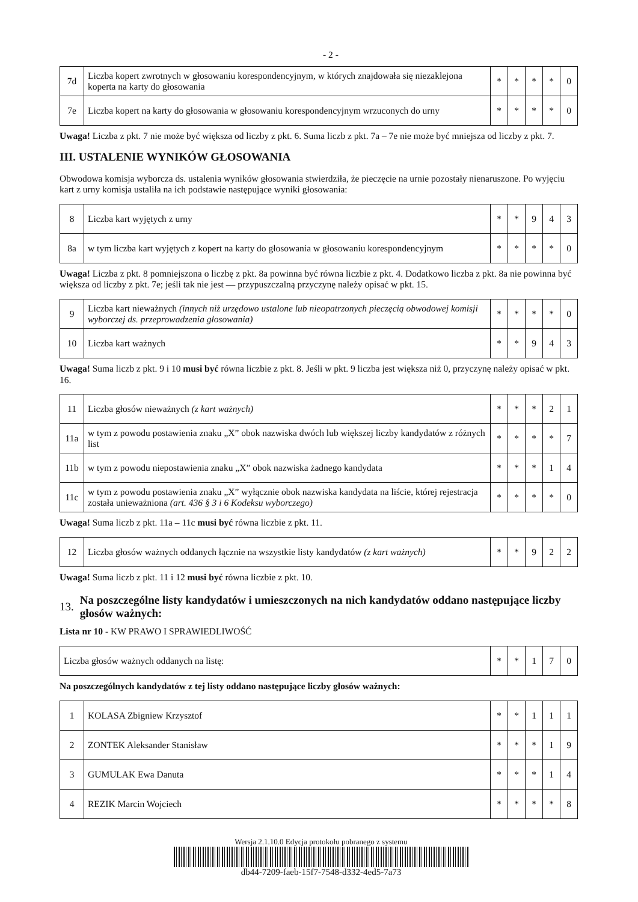- 2 -
| 7d | Liczba kopert zwrotnych w głosowaniu korespondencyjnym, w których znajdowała się niezaklejona koperta na karty do głosowania | * | * | * | * | 0 |
| 7e | Liczba kopert na karty do głosowania w głosowaniu korespondencyjnym wrzuconych do urny | * | * | * | * | 0 |
Uwaga! Liczba z pkt. 7 nie może być większa od liczby z pkt. 6. Suma liczb z pkt. 7a – 7e nie może być mniejsza od liczby z pkt. 7.
III. USTALENIE WYNIKÓW GŁOSOWANIA
Obwodowa komisja wyborcza ds. ustalenia wyników głosowania stwierdziła, że pieczęcie na urnie pozostały nienaruszone. Po wyjęciu kart z urny komisja ustaliła na ich podstawie następujące wyniki głosowania:
| 8 | Liczba kart wyjętych z urny | * | * | 9 | 4 | 3 |
| 8a | w tym liczba kart wyjętych z kopert na karty do głosowania w głosowaniu korespondencyjnym | * | * | * | * | 0 |
Uwaga! Liczba z pkt. 8 pomniejszona o liczbę z pkt. 8a powinna być równa liczbie z pkt. 4. Dodatkowo liczba z pkt. 8a nie powinna być większa od liczby z pkt. 7e; jeśli tak nie jest — przypuszczalną przyczynę należy opisać w pkt. 15.
| 9 | Liczba kart nieważnych (innych niż urzędowo ustalone lub nieopatrzonych pieczęcią obwodowej komisji wyborczej ds. przeprowadzenia głosowania) | * | * | * | * | 0 |
| 10 | Liczba kart ważnych | * | * | 9 | 4 | 3 |
Uwaga! Suma liczb z pkt. 9 i 10 musi być równa liczbie z pkt. 8. Jeśli w pkt. 9 liczba jest większa niż 0, przyczynę należy opisać w pkt. 16.
| 11 | Liczba głosów nieważnych (z kart ważnych) | * | * | * | 2 | 1 |
| 11a | w tym z powodu postawienia znaku „X” obok nazwiska dwóch lub większej liczby kandydatów z różnych list | * | * | * | * | 7 |
| 11b | w tym z powodu niepostawienia znaku „X” obok nazwiska żadnego kandydata | * | * | * | 1 | 4 |
| 11c | w tym z powodu postawienia znaku „X” wyłącznie obok nazwiska kandydata na liście, której rejestracja została unieważniona (art. 436 § 3 i 6 Kodeksu wyborczego) | * | * | * | * | 0 |
Uwaga! Suma liczb z pkt. 11a – 11c musi być równa liczbie z pkt. 11.
| 12 | Liczba głosów ważnych oddanych łącznie na wszystkie listy kandydatów (z kart ważnych) | * | * | 9 | 2 | 2 |
Uwaga! Suma liczb z pkt. 11 i 12 musi być równa liczbie z pkt. 10.
13. Na poszczególne listy kandydatów i umieszczonych na nich kandydatów oddano następujące liczby głosów ważnych:
Lista nr 10 - KW PRAWO I SPRAWIEDLIWOŚĆ
| Liczba głosów ważnych oddanych na listę: | * | * | 1 | 7 | 0 |
Na poszczególnych kandydatów z tej listy oddano następujące liczby głosów ważnych:
| 1 | KOLASA Zbigniew Krzysztof | * | * | 1 | 1 | 1 |
| 2 | ZONTEK Aleksander Stanisław | * | * | * | 1 | 9 |
| 3 | GUMULAK Ewa Danuta | * | * | * | 1 | 4 |
| 4 | REZIK Marcin Wojciech | * | * | * | * | 8 |
Wersja 2.1.10.0 Edycja protokołu pobranego z systemu
db44-7209-faeb-15f7-7548-d332-4ed5-7a73